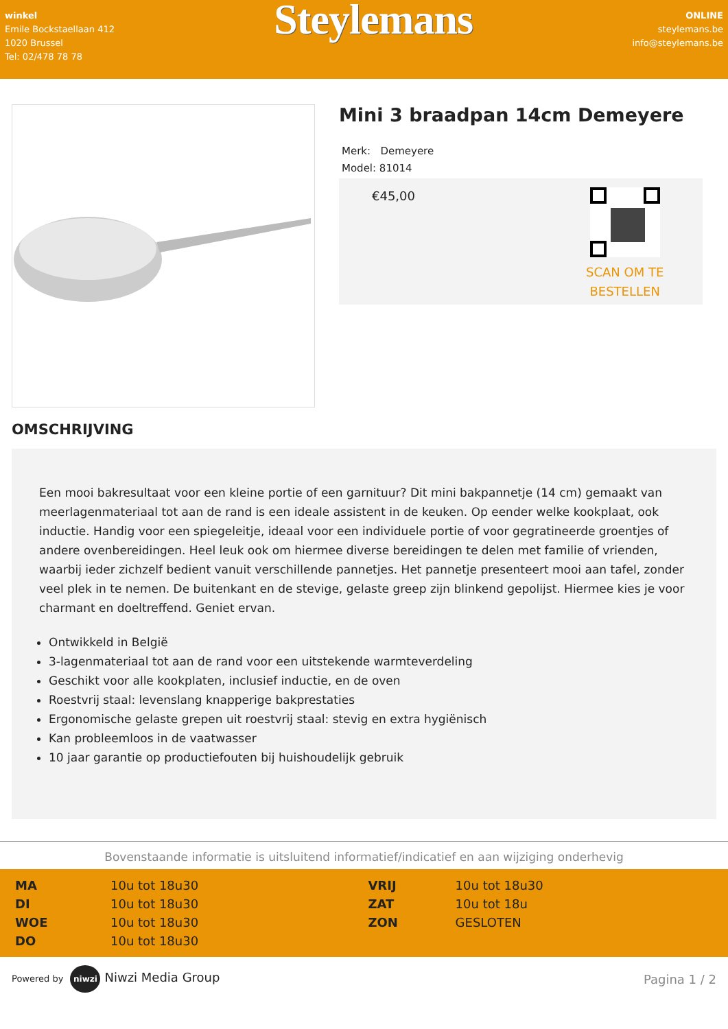winkel
Emile Bockstaellaan 412
1020 Brussel
Tel: 02/478 78 78
Steylemans
ONLINE
steylemans.be
info@steylemans.be
Mini 3 braadpan 14cm Demeyere
Merk: Demeyere
Model: 81014
€45,00
SCAN OM TE
BESTELLEN
OMSCHRIJVING
Een mooi bakresultaat voor een kleine portie of een garnituur? Dit mini bakpannetje (14 cm) gemaakt van meerlagenmateriaal tot aan de rand is een ideale assistent in de keuken. Op eender welke kookplaat, ook inductie. Handig voor een spiegeleitje, ideaal voor een individuele portie of voor gegratineerde groentjes of andere ovenbereidingen. Heel leuk ook om hiermee diverse bereidingen te delen met familie of vrienden, waarbij ieder zichzelf bedient vanuit verschillende pannetjes. Het pannetje presenteert mooi aan tafel, zonder veel plek in te nemen. De buitenkant en de stevige, gelaste greep zijn blinkend gepolijst. Hiermee kies je voor charmant en doeltreffend. Geniet ervan.
Ontwikkeld in België
3-lagenmateriaal tot aan de rand voor een uitstekende warmteverdeling
Geschikt voor alle kookplaten, inclusief inductie, en de oven
Roestvrij staal: levenslang knapperige bakprestaties
Ergonomische gelaste grepen uit roestvrij staal: stevig en extra hygiënisch
Kan probleemloos in de vaatwasser
10 jaar garantie op productiefouten bij huishoudelijk gebruik
Bovenstaande informatie is uitsluitend informatief/indicatief en aan wijziging onderhevig
| MA | 10u tot 18u30 | VRIJ | 10u tot 18u30 |
| DI | 10u tot 18u30 | ZAT | 10u tot 18u |
| WOE | 10u tot 18u30 | ZON | GESLOTEN |
| DO | 10u tot 18u30 | | |
Powered by niwzi Niwzi Media Group
Pagina 1 / 2